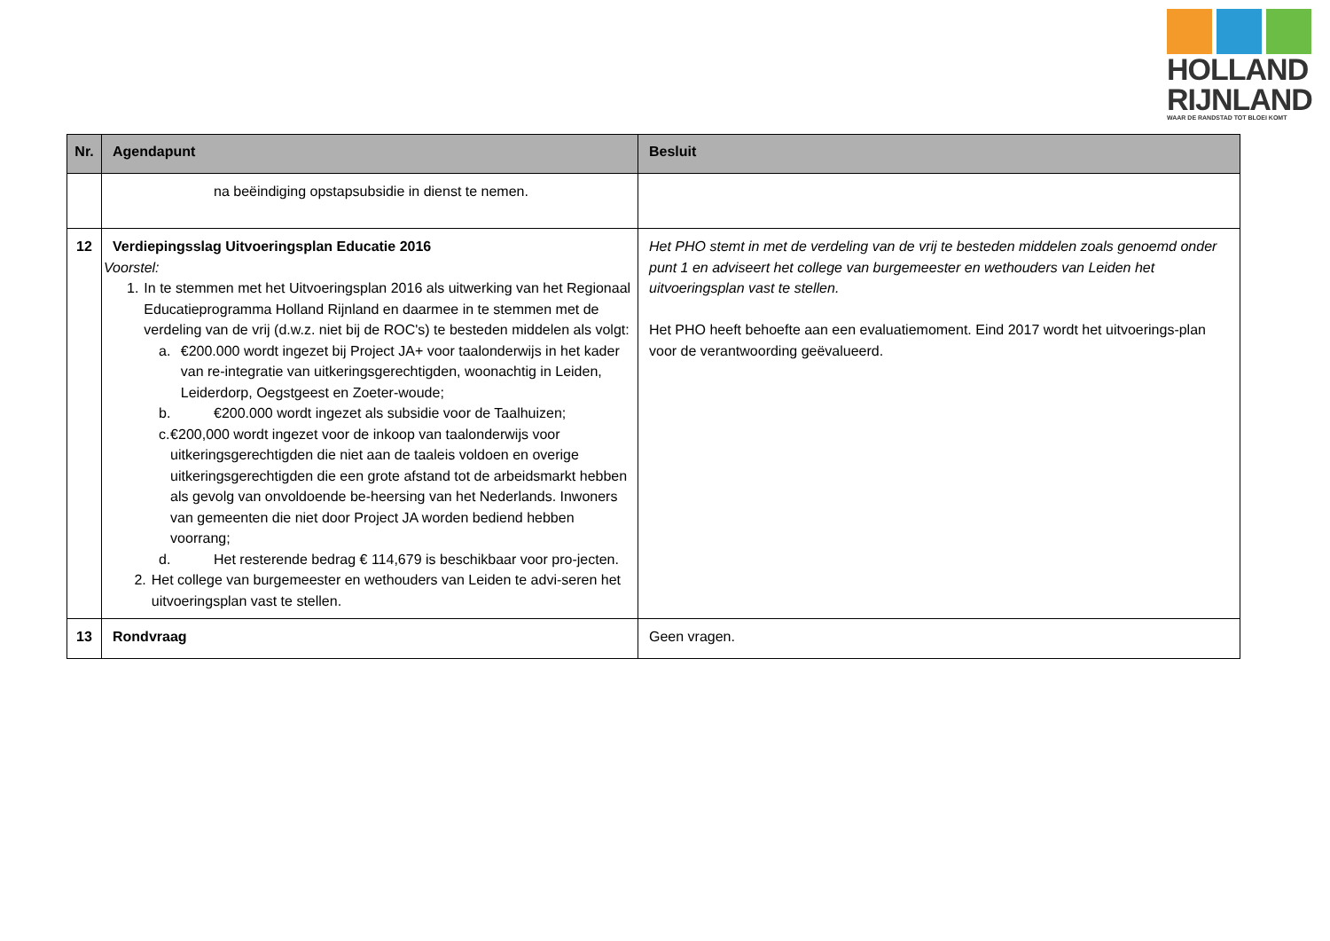HOLLAND
RIJNLAND
WAAR DE RANDSTAD TOT BLOEI KOMT
| Nr. | Agendapunt | Besluit |
| --- | --- | --- |
| | na beëindiging opstapsubsidie in dienst te nemen. | |
| 12 | Verdiepingsslag Uitvoeringsplan Educatie 2016 Voorstel: 1. In te stemmen met het Uitvoeringsplan 2016 als uitwerking van het Regionaal Educatieprogramma Holland Rijnland en daarmee in te stemmen met de verdeling van de vrij (d.w.z. niet bij de ROC's) te besteden middelen als volgt: a. €200.000 wordt ingezet bij Project JA+ voor taalonderwijs in het kader van re-integratie van uitkeringsgerechtigden, woonachtig in Leiden, Leiderdorp, Oegstgeest en Zoeter-woude; b. €200.000 wordt ingezet als subsidie voor de Taalhuizen; c. €200,000 wordt ingezet voor de inkoop van taalonderwijs voor uitkeringsgerechtigden die niet aan de taaleis voldoen en overige uitkeringsgerechtigden die een grote afstand tot de arbeidsmarkt hebben als gevolg van onvoldoende be-heersing van het Nederlands. Inwoners van gemeenten die niet door Project JA worden bediend hebben voorrang; d. Het resterende bedrag € 114,679 is beschikbaar voor pro-jecten. 2. Het college van burgemeester en wethouders van Leiden te advi-seren het uitvoeringsplan vast te stellen. | Het PHO stemt in met de verdeling van de vrij te besteden middelen zoals genoemd onder punt 1 en adviseert het college van burgemeester en wethouders van Leiden het uitvoeringsplan vast te stellen. Het PHO heeft behoefte aan een evaluatiemoment. Eind 2017 wordt het uitvoerings-plan voor de verantwoording geëvalueerd. |
| 13 | Rondvraag | Geen vragen. |